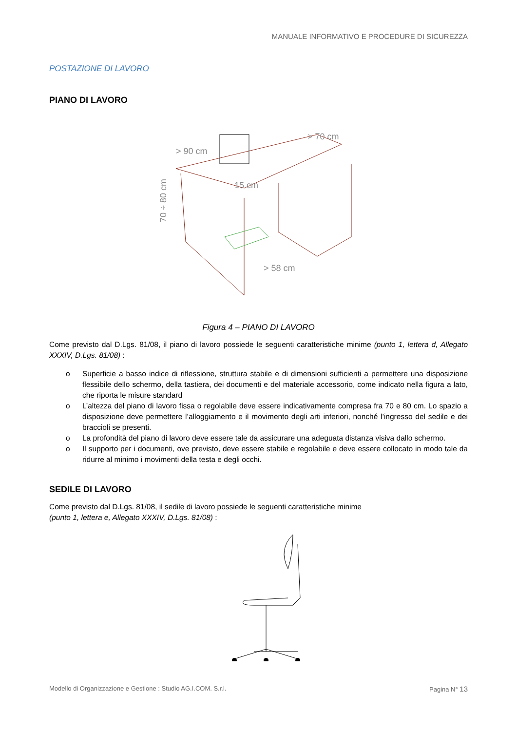MANUALE INFORMATIVO E PROCEDURE DI SICUREZZA
POSTAZIONE DI LAVORO
PIANO DI LAVORO
> 90 cm
> 70 cm
> 58 cm
70 ÷ 80 cm
15 cm
Figura 4 – PIANO DI LAVORO
Come previsto dal D.Lgs. 81/08, il piano di lavoro possiede le seguenti caratteristiche minime (punto 1, lettera d, Allegato XXXIV, D.Lgs. 81/08) :
o Superficie a basso indice di riflessione, struttura stabile e di dimensioni sufficienti a permettere una disposizione flessibile dello schermo, della tastiera, dei documenti e del materiale accessorio, come indicato nella figura a lato, che riporta le misure standard
o L’altezza del piano di lavoro fissa o regolabile deve essere indicativamente compresa fra 70 e 80 cm. Lo spazio a disposizione deve permettere l’alloggiamento e il movimento degli arti inferiori, nonché l’ingresso del sedile e dei braccioli se presenti.
o La profondità del piano di lavoro deve essere tale da assicurare una adeguata distanza visiva dallo schermo.
o Il supporto per i documenti, ove previsto, deve essere stabile e regolabile e deve essere collocato in modo tale da ridurre al minimo i movimenti della testa e degli occhi.
SEDILE DI LAVORO
Come previsto dal D.Lgs. 81/08, il sedile di lavoro possiede le seguenti caratteristiche minime
(punto 1, lettera e, Allegato XXXIV, D.Lgs. 81/08) :
Modello di Organizzazione e Gestione : Studio AG.I.COM. S.r.l. Pagina N° 13